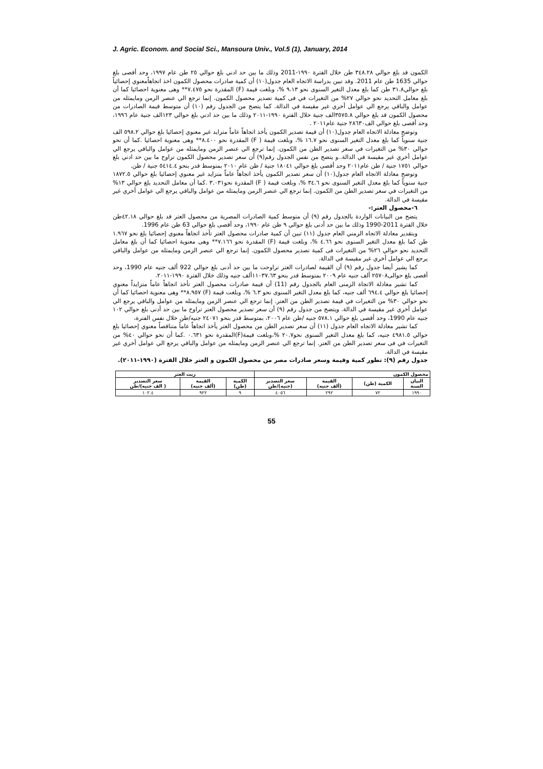J. Agric. Econom. and Social Sci., Mansoura Univ., Vol.5 (1), January, 2014
الكمون قد بلغ حوالي ٣٤٨.٢٨ طن خلال الفترة ١٩٩٠-2011 وذلك ما بين حد ادني بلغ حوالي ٢٥ طن عام ١٩٩٧، وحد أقصى بلغ حوالي 1635 طن عام 2011. وقد تبين بدراسة الاتجاه العام جدول(١٠) أن كمية صادرات محصول الكمون اخذ اتجاهاًمعنوي إحصائياً بلغ حوالي٣١.٨ طن كما بلغ معدل التغير السنوى نحو ٩.١٣ %، وبلغت قيمة (F) المقدرة نحو ٧.٤٧٥** وهى معنوية احصائيا كما أن بلغ معامل التحديد نحو حوالي ٢٧% من التغيرات في فى كمية تصدير محصول الكمون. إنما ترجع الي عنصر الزمن ومايمثله من عوامل والباقي يرجع الي عوامل أخري غير مقيسة في الدالة. كما يتضح من الجدول رقم (١٠) أن متوسط قيمة الصادرات من محصول الكمون قد بلغ حوالي ٣٥٧٥.٨الف جنية خلال الفترة ١٩٩٠-٢٠١١ وذلك ما بين حد ادني بلغ حوالي ١٢٣الف جنية عام ١٩٩٦، وحد أقصى بلغ حوالي الف٢٨٦٣٠ جنية عام٢٠١١ .
وتوضح معادلة الاتجاه العام جدول(١٠) أن قيمة تصدير الكمون يأخذ اتجاهاً عاماً متزايد غير معنوي إحصائيا بلغ حوالي ٥٩٨.٢ الف جنية سنوياً كما بلغ معدل التغير السنوى نحو ١٦.٧ %، وبلغت قيمة ( F) المقدرة نحو ٨.٤٠٠** وهى معنوية احصائيا .كما أن نحو حوالي ٣٠% من التغيرات في سعر تصدير الطن من الكمون. إنما ترجع الي عنصر الزمن ومايمثله من عوامل والباقي يرجع الي عوامل أخري غير مقيسة في الدالة..و يتضح من نفس الجدول رقم(٩) أن سعر تصدير محصول الكمون تراوح ما بين حد ادني بلغ حوالي ١٧٥١ جنية / طن عام٢٠١١ وحد أقصى بلغ حوالي ١٨٠٤١ جنية / طن عام ٢٠١٠ بمتوسط قدر بنحو ٥٤١٤.٤ جنية / طن.
وتوضح معادلة الاتجاه العام جدول(١٠) أن سعر تصدير الكمون يأخذ اتجاهاً عاماً متزايد غير معنوي إحصائيا بلغ حوالي ١٨٧٢.٥ جنية سنوياً كما بلغ معدل التغير السنوى نحو ٣٤.٦ %، وبلغت قيمة ( F) المقدرة نحو٣.٠٣١ .كما أن معامل التحديد بلغ حوالي ١٣% من التغيرات في سعر تصدير الطن من الكمون. إنما ترجع الي عنصر الزمن ومايمثله من عوامل والباقي يرجع الي عوامل أخري غير مقيسة في الدالة.
٦-محصول العتر:-
يتضح من البيانات الواردة بالجدول رقم (٩) أن متوسط كمية الصادرات المصرية من محصول العتر قد بلغ حوالي ٤٢.١٨طن خلال الفترة 2011-1990 وذلك ما بين حد أدنى بلغ حوالي ٩ طن عام ١٩٩٠، وحد أقصى بلغ حوالي 63 طن عام 1996.
وبتقدير معادلة الاتجاه الزمني العام جدول (١١) تبين أن كمية صادرات محصول العتر تأخذ اتجاهاً معنوي إحصائيا بلغ نحو ١.٩٦٧ طن كما بلغ معدل التغير السنوى نحو ٤.٦٦ %، وبلغت قيمة (F) المقدرة نحو ٧.١٦٦** وهى معنوية احصائيا كما أن بلغ معامل التحديد نحو حوالي ٢٦% من التغيرات فى كمية تصدير محصول الكمون. إنما ترجع الي عنصر الزمن ومايمثله من عوامل والباقي يرجع الي عوامل أخري غير مقيسة في الدالة.
كما يشير أيضا جدول رقم (٩) أن القيمة لصادرات العتر تراوحت ما بين حد أدنى بلغ حوالي 922 ألف جنيه عام 1990، وحد أقصى بلغ حوالى٢٥٧٠٨ ألف جنيه عام ٢٠٠٩ بمتوسط قدر بنحو ١١٠٣٧.٦٣ألف جنيه وذلك خلال الفترة ١٩٩٠-٢٠١١.
كما تشير معادلة الاتجاة الزمنى العام بالجدول رقم (11) أن قيمة صادرات محصول العتر تأخذ اتجاهاً عاماً متزايداً معنوي إحصائيا بلغ حوالي ٦٩٤.٤ ألف جنيه، كما بلغ معدل التغير السنوى نحو ٦.٣ %، وبلغت قيمة (F) ٨.٩٥٧** وهى معنوية احصائيا كما أن نحو حوالي ٣٠% من التغيرات في قيمة تصدير الطن من العتر. إنما ترجع الي عنصر الزمن ومايمثله من عوامل والباقي يرجع الي عوامل أخري غير مقيسة في الدالة. ويتضح من جدول رقم (٩) أن سعر تصدير محصول العتر تراوح ما بين حد أدنى بلغ حوالي ١٠٢ جنيه عام 1990، وحد أقصى بلغ حوالي ٥٧٨.١ جنيه /طن عام ٢٠٠٦، بمتوسط قدر بنحو ٢٤٠٧١ جنيه/طن خلال نفس الفترة،
كما تشير معادلة الاتجاه العام جدول (١١) أن سعر تصدير الطن من محصول العتر يأخذ اتجاهاً عاماً متناقصاً معنوي إحصائيا بلغ حوالي ٤٩٨١.٥ جنيه، كما بلغ معدل التغير السنوى نحو٢٠.٧ %،وبلغت قيمة(F)المقدرة نحو ٠.٦٣١ .كما أن نحو حوالي ٤٠% من التغيرات في فى سعر تصدير الطن من العتر. إنما ترجع الي عنصر الزمن ومايمثله من عوامل والباقي يرجع الي عوامل أخري غير مقيسة في الدالة.
جدول رقم (٩): تطور كمية وقيمة وسعر صادرات مصر من محصول الكمون و العتر خلال الفترة (١٩٩٠-٢٠١١).
| محصول الكمون | | | | زيت العتر | | |
| --- | --- | --- | --- | --- | --- | --- |
| البيان السنة | الكمية (طن) | القيمة (ألف جنيه) | سعر التصدير (جنيه)/طن | الكمية (طن) | القيمة (ألف جنيه) | سعر التصدير ( الف جنيه)/طن |
| ١٩٩٠ | ٧٢ | ٢٩٢ | ٤٠٥٦ | ٩ | ٩٢٢ | ١٠٢.٤ |
55